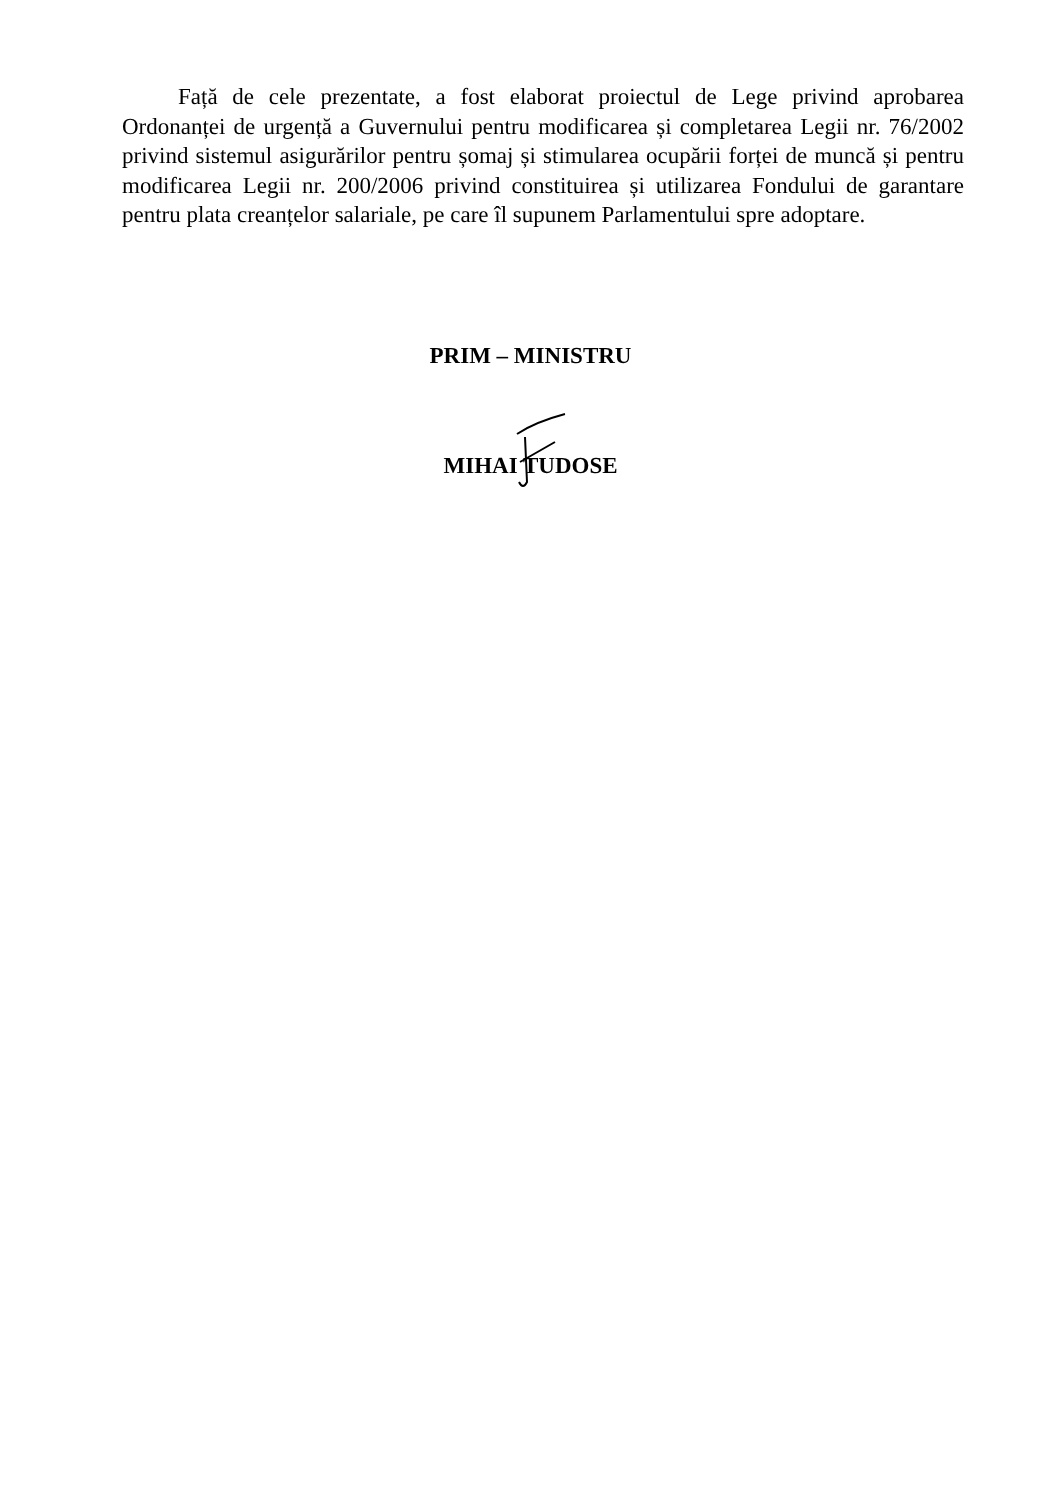Față de cele prezentate, a fost elaborat proiectul de Lege privind aprobarea Ordonanței de urgență a Guvernului pentru modificarea și completarea Legii nr. 76/2002 privind sistemul asigurărilor pentru șomaj și stimularea ocupării forței de muncă și pentru modificarea Legii nr. 200/2006 privind constituirea și utilizarea Fondului de garantare pentru plata creanțelor salariale, pe care îl supunem Parlamentului spre adoptare.
PRIM – MINISTRU
MIHAI TUDOSE